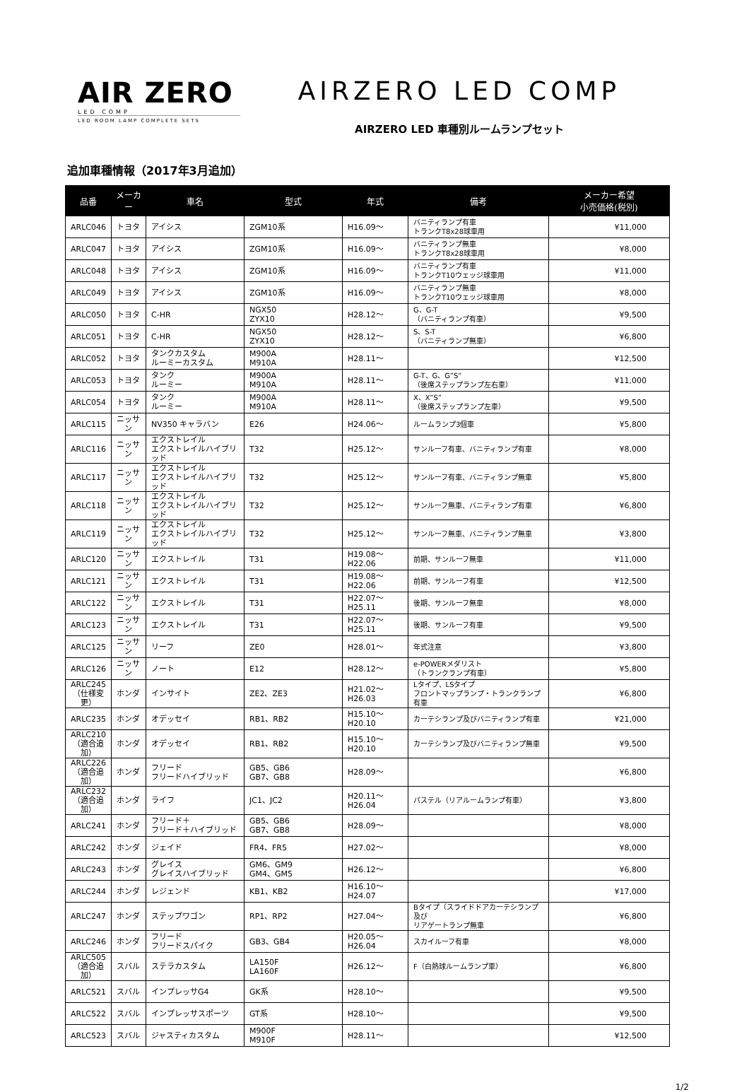AIR ZERO
LED COMP
LED ROOM LAMP COMPLETE SETS
AIRZERO LED COMP
AIRZERO LED 車種別ルームランプセット
追加車種情報（2017年3月追加）
| 品番 | メーカー | 車名 | 型式 | 年式 | 備考 | メーカー希望 小売価格(税別) |
| --- | --- | --- | --- | --- | --- | --- |
| ARLC046 | トヨタ | アイシス | ZGM10系 | H16.09～ | バニティランプ有車 トランクT8x28球車用 | ¥11,000 |
| ARLC047 | トヨタ | アイシス | ZGM10系 | H16.09～ | バニティランプ無車 トランクT8x28球車用 | ¥8,000 |
| ARLC048 | トヨタ | アイシス | ZGM10系 | H16.09～ | バニティランプ有車 トランクT10ウェッジ球車用 | ¥11,000 |
| ARLC049 | トヨタ | アイシス | ZGM10系 | H16.09～ | バニティランプ無車 トランクT10ウェッジ球車用 | ¥8,000 |
| ARLC050 | トヨタ | C-HR | NGX50 ZYX10 | H28.12～ | G、G-T （バニティランプ有車） | ¥9,500 |
| ARLC051 | トヨタ | C-HR | NGX50 ZYX10 | H28.12～ | S、S-T （バニティランプ無車） | ¥6,800 |
| ARLC052 | トヨタ | タンクカスタム ルーミーカスタム | M900A M910A | H28.11～ | | ¥12,500 |
| ARLC053 | トヨタ | タンク ルーミー | M900A M910A | H28.11～ | G-T、G、G”S” （後席ステップランプ左右車） | ¥11,000 |
| ARLC054 | トヨタ | タンク ルーミー | M900A M910A | H28.11～ | X、X”S” （後席ステップランプ左車） | ¥9,500 |
| ARLC115 | ニッサン | NV350 キャラバン | E26 | H24.06～ | ルームランプ3個車 | ¥5,800 |
| ARLC116 | ニッサン | エクストレイル エクストレイルハイブリッド | T32 | H25.12～ | サンルーフ有車、バニティランプ有車 | ¥8,000 |
| ARLC117 | ニッサン | エクストレイル エクストレイルハイブリッド | T32 | H25.12～ | サンルーフ有車、バニティランプ無車 | ¥5,800 |
| ARLC118 | ニッサン | エクストレイル エクストレイルハイブリッド | T32 | H25.12～ | サンルーフ無車、バニティランプ有車 | ¥6,800 |
| ARLC119 | ニッサン | エクストレイル エクストレイルハイブリッド | T32 | H25.12～ | サンルーフ無車、バニティランプ無車 | ¥3,800 |
| ARLC120 | ニッサン | エクストレイル | T31 | H19.08～H22.06 | 前期、サンルーフ無車 | ¥11,000 |
| ARLC121 | ニッサン | エクストレイル | T31 | H19.08～H22.06 | 前期、サンルーフ有車 | ¥12,500 |
| ARLC122 | ニッサン | エクストレイル | T31 | H22.07～H25.11 | 後期、サンルーフ無車 | ¥8,000 |
| ARLC123 | ニッサン | エクストレイル | T31 | H22.07～H25.11 | 後期、サンルーフ有車 | ¥9,500 |
| ARLC125 | ニッサン | リーフ | ZE0 | H28.01～ | 年式注意 | ¥3,800 |
| ARLC126 | ニッサン | ノート | E12 | H28.12～ | e-POWERメダリスト （トランクランプ有車） | ¥5,800 |
| ARLC245 （仕様変更） | ホンダ | インサイト | ZE2、ZE3 | H21.02～H26.03 | Lタイプ、LSタイプ フロントマップランプ・トランクランプ有車 | ¥6,800 |
| ARLC235 | ホンダ | オデッセイ | RB1、RB2 | H15.10～H20.10 | カーテシランプ及びバニティランプ有車 | ¥21,000 |
| ARLC210 （適合追加） | ホンダ | オデッセイ | RB1、RB2 | H15.10～H20.10 | カーテシランプ及びバニティランプ無車 | ¥9,500 |
| ARLC226 （適合追加） | ホンダ | フリード フリードハイブリッド | GB5、GB6 GB7、GB8 | H28.09～ | | ¥6,800 |
| ARLC232 （適合追加） | ホンダ | ライフ | JC1、JC2 | H20.11～H26.04 | パステル（リアルームランプ有車） | ¥3,800 |
| ARLC241 | ホンダ | フリード＋ フリード＋ハイブリッド | GB5、GB6 GB7、GB8 | H28.09～ | | ¥8,000 |
| ARLC242 | ホンダ | ジェイド | FR4、FR5 | H27.02～ | | ¥8,000 |
| ARLC243 | ホンダ | グレイス グレイスハイブリッド | GM6、GM9 GM4、GM5 | H26.12～ | | ¥6,800 |
| ARLC244 | ホンダ | レジェンド | KB1、KB2 | H16.10～H24.07 | | ¥17,000 |
| ARLC247 | ホンダ | ステップワゴン | RP1、RP2 | H27.04～ | Bタイプ（スライドドアカーテシランプ及び リアゲートランプ無車 | ¥6,800 |
| ARLC246 | ホンダ | フリード フリードスパイク | GB3、GB4 | H20.05～H26.04 | スカイルーフ有車 | ¥8,000 |
| ARLC505 （適合追加） | スバル | ステラカスタム | LA150F LA160F | H26.12～ | F（白熱球ルームランプ車） | ¥6,800 |
| ARLC521 | スバル | インプレッサG4 | GK系 | H28.10～ | | ¥9,500 |
| ARLC522 | スバル | インプレッサスポーツ | GT系 | H28.10～ | | ¥9,500 |
| ARLC523 | スバル | ジャスティカスタム | M900F M910F | H28.11～ | | ¥12,500 |
1/2